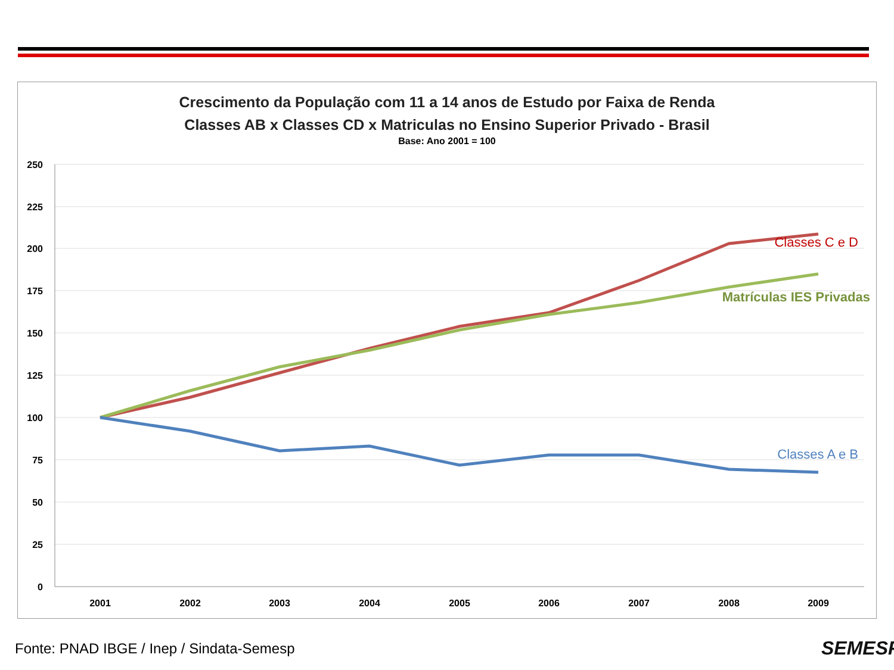Crescimento da População com 11 a 14 anos de Estudo por Faixa de Renda
Classes AB x Classes CD x Matriculas no Ensino Superior Privado - Brasil
Base: Ano 2001 = 100
250
225
200
175
150
125
100
75
50
25
0
2001
2002
2003
2004
2005
2006
2007
2008
2009
Classes C e D
Matrículas IES Privadas
Classes A e B
Fonte: PNAD IBGE / Inep / Sindata-Semesp
SEMESP